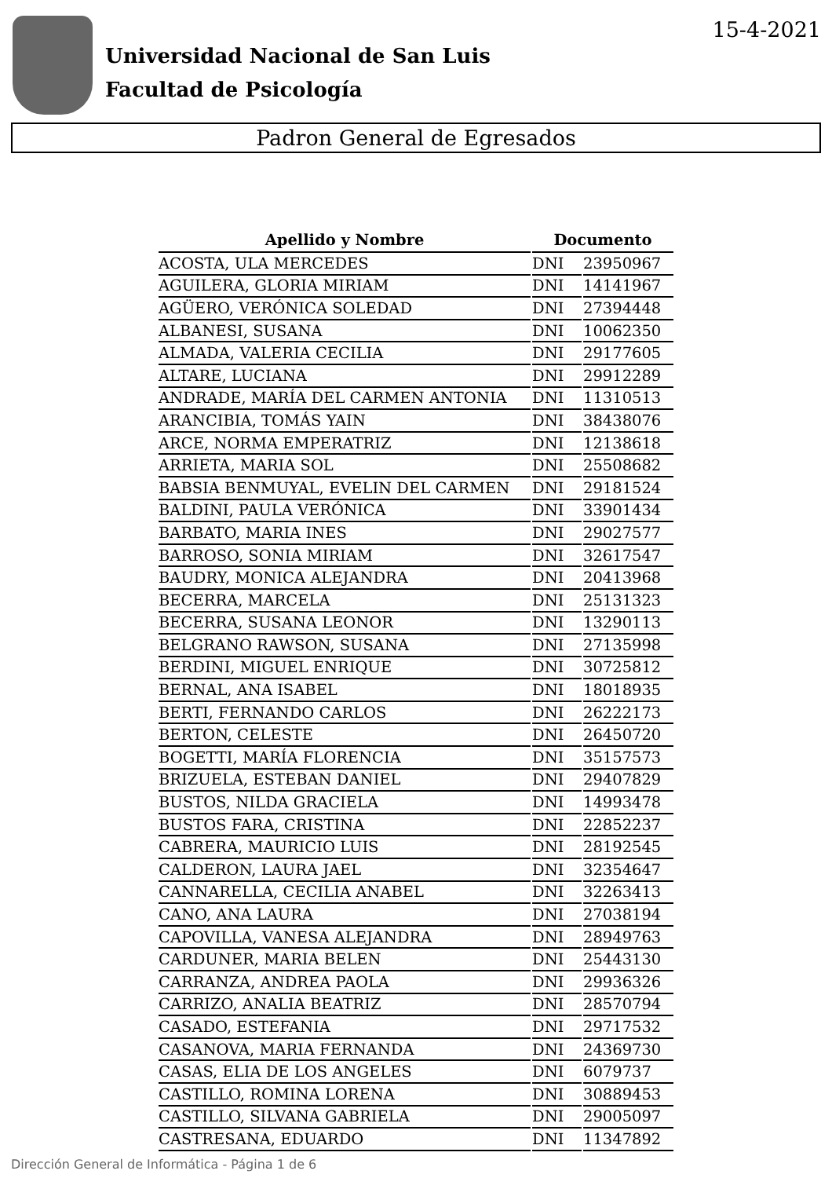Universidad Nacional de San Luis
Facultad de Psicología
15-4-2021
Padron General de Egresados
| Apellido y Nombre | Documento | |
| --- | --- | --- |
| ACOSTA, ULA MERCEDES | DNI | 23950967 |
| AGUILERA, GLORIA MIRIAM | DNI | 14141967 |
| AGÜERO, VERÓNICA SOLEDAD | DNI | 27394448 |
| ALBANESI, SUSANA | DNI | 10062350 |
| ALMADA, VALERIA CECILIA | DNI | 29177605 |
| ALTARE, LUCIANA | DNI | 29912289 |
| ANDRADE, MARÍA DEL CARMEN ANTONIA | DNI | 11310513 |
| ARANCIBIA, TOMÁS YAIN | DNI | 38438076 |
| ARCE, NORMA EMPERATRIZ | DNI | 12138618 |
| ARRIETA, MARIA SOL | DNI | 25508682 |
| BABSIA BENMUYAL, EVELIN DEL CARMEN | DNI | 29181524 |
| BALDINI, PAULA VERÓNICA | DNI | 33901434 |
| BARBATO, MARIA INES | DNI | 29027577 |
| BARROSO, SONIA MIRIAM | DNI | 32617547 |
| BAUDRY, MONICA ALEJANDRA | DNI | 20413968 |
| BECERRA, MARCELA | DNI | 25131323 |
| BECERRA, SUSANA LEONOR | DNI | 13290113 |
| BELGRANO RAWSON, SUSANA | DNI | 27135998 |
| BERDINI, MIGUEL ENRIQUE | DNI | 30725812 |
| BERNAL, ANA ISABEL | DNI | 18018935 |
| BERTI, FERNANDO CARLOS | DNI | 26222173 |
| BERTON, CELESTE | DNI | 26450720 |
| BOGETTI, MARÍA FLORENCIA | DNI | 35157573 |
| BRIZUELA, ESTEBAN DANIEL | DNI | 29407829 |
| BUSTOS, NILDA GRACIELA | DNI | 14993478 |
| BUSTOS FARA, CRISTINA | DNI | 22852237 |
| CABRERA, MAURICIO LUIS | DNI | 28192545 |
| CALDERON, LAURA JAEL | DNI | 32354647 |
| CANNARELLA, CECILIA ANABEL | DNI | 32263413 |
| CANO, ANA LAURA | DNI | 27038194 |
| CAPOVILLA, VANESA ALEJANDRA | DNI | 28949763 |
| CARDUNER, MARIA BELEN | DNI | 25443130 |
| CARRANZA, ANDREA PAOLA | DNI | 29936326 |
| CARRIZO, ANALIA BEATRIZ | DNI | 28570794 |
| CASADO, ESTEFANIA | DNI | 29717532 |
| CASANOVA, MARIA FERNANDA | DNI | 24369730 |
| CASAS, ELIA DE LOS ANGELES | DNI | 6079737 |
| CASTILLO, ROMINA LORENA | DNI | 30889453 |
| CASTILLO, SILVANA GABRIELA | DNI | 29005097 |
| CASTRESANA, EDUARDO | DNI | 11347892 |
Dirección General de Informática - Página 1 de 6